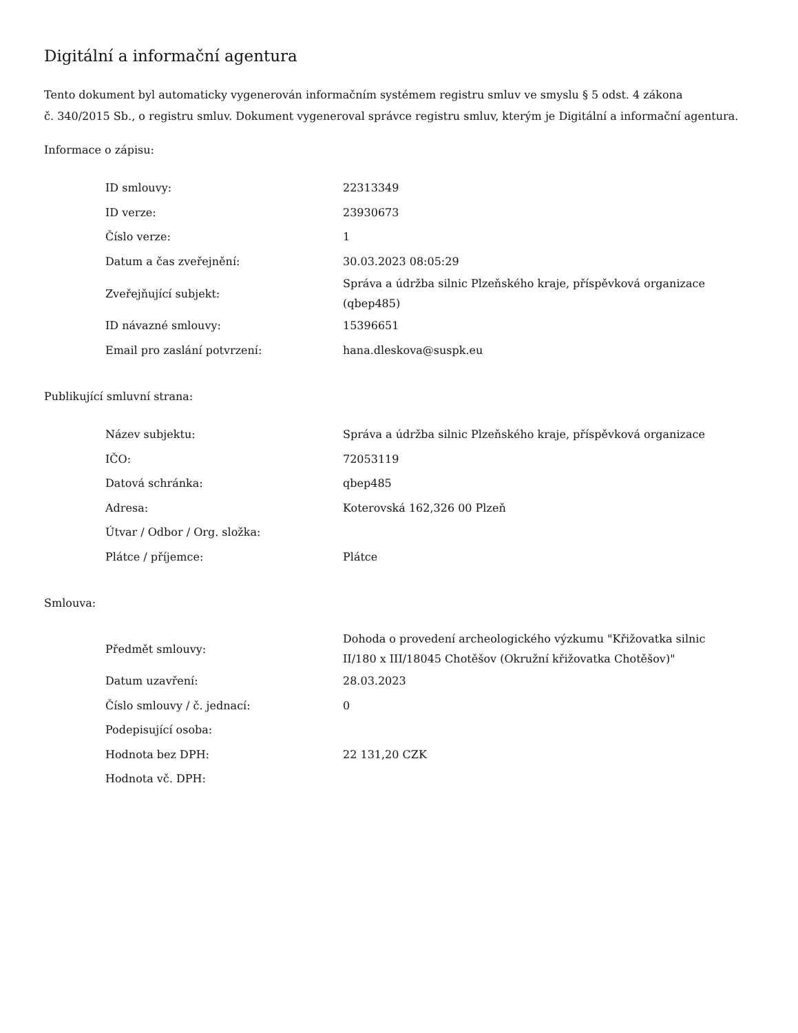Digitální a informační agentura
Tento dokument byl automaticky vygenerován informačním systémem registru smluv ve smyslu § 5 odst. 4 zákona
č. 340/2015 Sb., o registru smluv. Dokument vygeneroval správce registru smluv, kterým je Digitální a informační agentura.
Informace o zápisu:
| ID smlouvy: | 22313349 |
| ID verze: | 23930673 |
| Číslo verze: | 1 |
| Datum a čas zveřejnění: | 30.03.2023 08:05:29 |
| Zveřejňující subjekt: | Správa a údržba silnic Plzeňského kraje, příspěvková organizace (qbep485) |
| ID návazné smlouvy: | 15396651 |
| Email pro zaslání potvrzení: | hana.dleskova@suspk.eu |
Publikující smluvní strana:
| Název subjektu: | Správa a údržba silnic Plzeňského kraje, příspěvková organizace |
| IČO: | 72053119 |
| Datová schránka: | qbep485 |
| Adresa: | Koterovská 162,326 00 Plzeň |
| Útvar / Odbor / Org. složka: | |
| Plátce / příjemce: | Plátce |
Smlouva:
| Předmět smlouvy: | Dohoda o provedení archeologického výzkumu "Křižovatka silnic II/180 x III/18045 Chotěšov (Okružní křižovatka Chotěšov)" |
| Datum uzavření: | 28.03.2023 |
| Číslo smlouvy / č. jednací: | 0 |
| Podepisující osoba: | |
| Hodnota bez DPH: | 22 131,20 CZK |
| Hodnota vč. DPH: | |